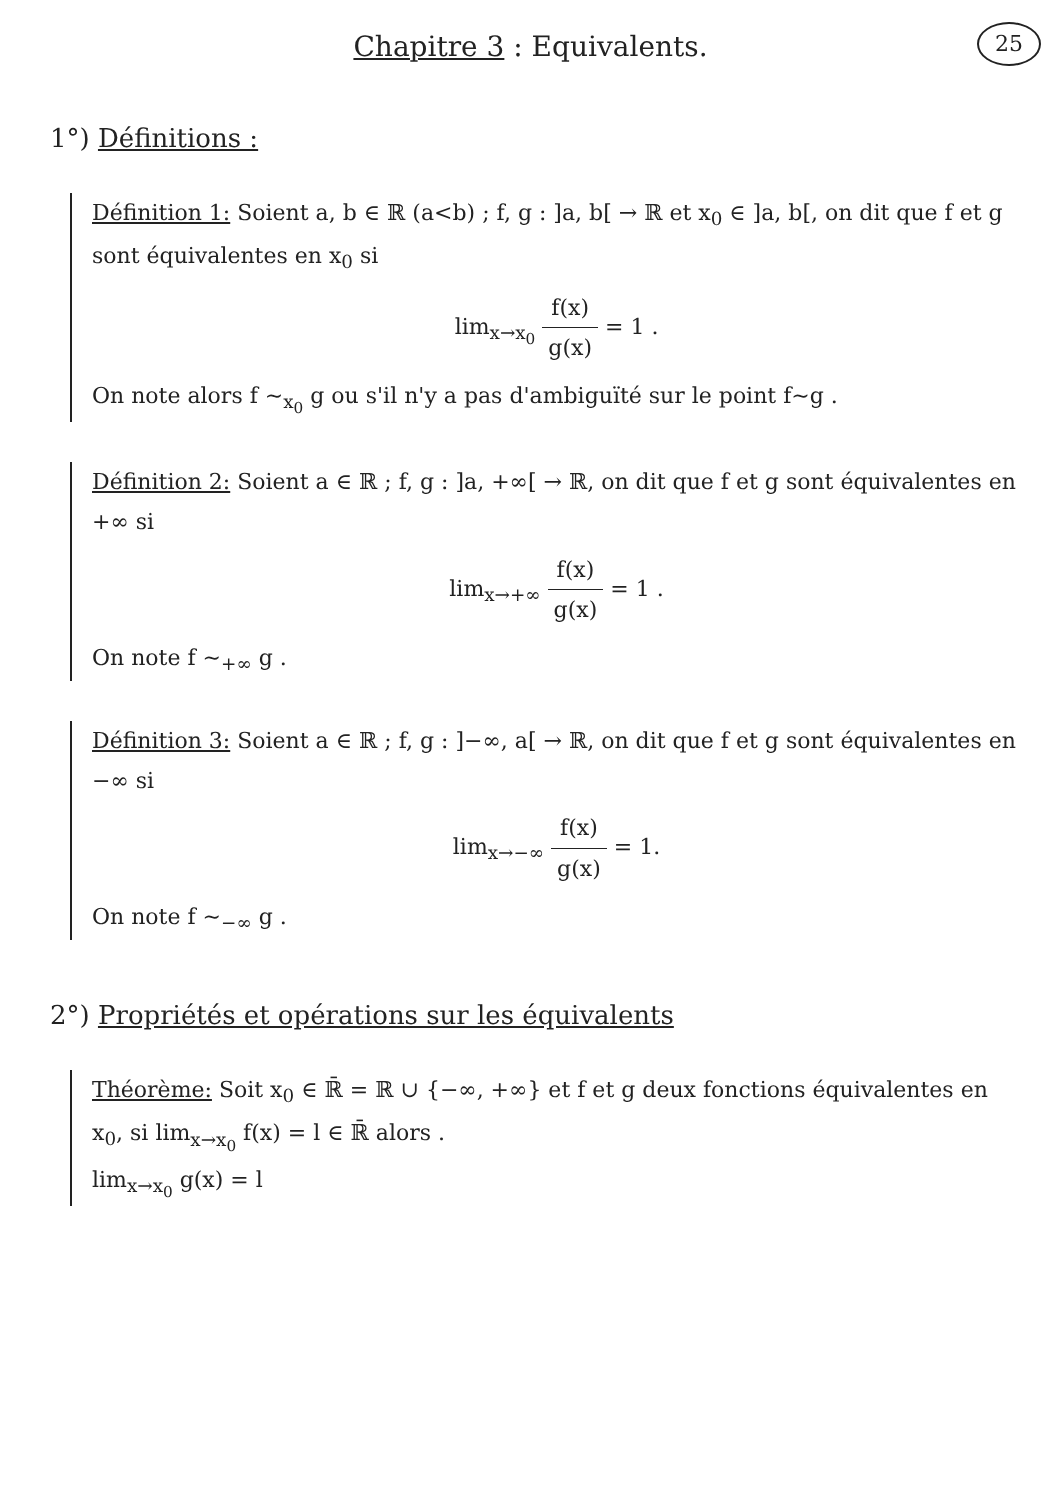25
Chapitre 3 : Equivalents.
1°) Définitions :
Définition 1: Soient a, b ∈ ℝ (a<b) ; f, g : ]a, b[ → ℝ et x<sub>0</sub> ∈ ]a, b[, on dit que f et g sont équivalentes en x<sub>0</sub> si
lim<sub>x→x<sub>0</sub></sub> f(x) g(x) = 1 .
On note alors f ∼<sub>x<sub>0</sub></sub> g ou s'il n'y a pas d'ambiguïté sur le point f∼g .
Définition 2: Soient a ∈ ℝ ; f, g : ]a, +∞[ → ℝ, on dit que f et g sont équivalentes en +∞ si
lim<sub>x→+∞</sub> f(x) g(x) = 1 .
On note f ∼<sub>+∞</sub> g .
Définition 3: Soient a ∈ ℝ ; f, g : ]−∞, a[ → ℝ, on dit que f et g sont équivalentes en −∞ si
lim<sub>x→−∞</sub> f(x) g(x) = 1.
On note f ∼<sub>−∞</sub> g .
2°) Propriétés et opérations sur les équivalents
Théorème: Soit x<sub>0</sub> ∈ ℝ̄ = ℝ ∪ {−∞, +∞} et f et g deux fonctions équivalentes en x<sub>0</sub>, si lim<sub>x→x<sub>0</sub></sub> f(x) = l ∈ ℝ̄ alors .
lim<sub>x→x<sub>0</sub></sub> g(x) = l